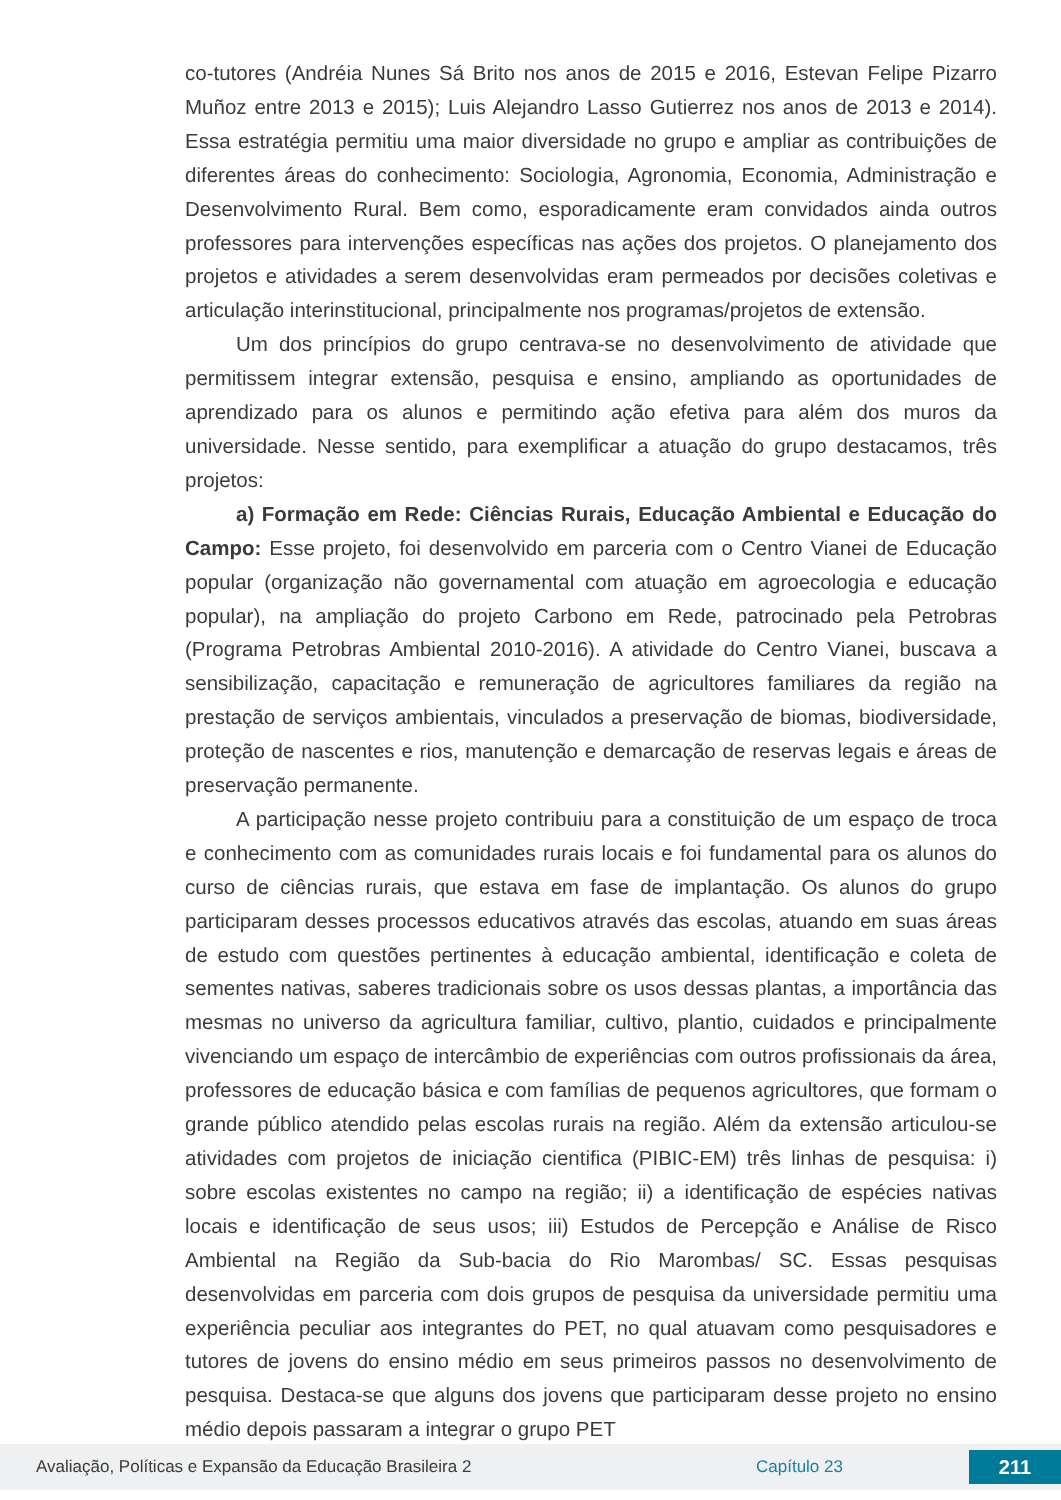co-tutores (Andréia Nunes Sá Brito nos anos de 2015 e 2016, Estevan Felipe Pizarro Muñoz entre 2013 e 2015); Luis Alejandro Lasso Gutierrez nos anos de 2013 e 2014). Essa estratégia permitiu uma maior diversidade no grupo e ampliar as contribuições de diferentes áreas do conhecimento: Sociologia, Agronomia, Economia, Administração e Desenvolvimento Rural. Bem como, esporadicamente eram convidados ainda outros professores para intervenções específicas nas ações dos projetos. O planejamento dos projetos e atividades a serem desenvolvidas eram permeados por decisões coletivas e articulação interinstitucional, principalmente nos programas/projetos de extensão.
Um dos princípios do grupo centrava-se no desenvolvimento de atividade que permitissem integrar extensão, pesquisa e ensino, ampliando as oportunidades de aprendizado para os alunos e permitindo ação efetiva para além dos muros da universidade. Nesse sentido, para exemplificar a atuação do grupo destacamos, três projetos:
a) Formação em Rede: Ciências Rurais, Educação Ambiental e Educação do Campo: Esse projeto, foi desenvolvido em parceria com o Centro Vianei de Educação popular (organização não governamental com atuação em agroecologia e educação popular), na ampliação do projeto Carbono em Rede, patrocinado pela Petrobras (Programa Petrobras Ambiental 2010-2016). A atividade do Centro Vianei, buscava a sensibilização, capacitação e remuneração de agricultores familiares da região na prestação de serviços ambientais, vinculados a preservação de biomas, biodiversidade, proteção de nascentes e rios, manutenção e demarcação de reservas legais e áreas de preservação permanente.
A participação nesse projeto contribuiu para a constituição de um espaço de troca e conhecimento com as comunidades rurais locais e foi fundamental para os alunos do curso de ciências rurais, que estava em fase de implantação. Os alunos do grupo participaram desses processos educativos através das escolas, atuando em suas áreas de estudo com questões pertinentes à educação ambiental, identificação e coleta de sementes nativas, saberes tradicionais sobre os usos dessas plantas, a importância das mesmas no universo da agricultura familiar, cultivo, plantio, cuidados e principalmente vivenciando um espaço de intercâmbio de experiências com outros profissionais da área, professores de educação básica e com famílias de pequenos agricultores, que formam o grande público atendido pelas escolas rurais na região. Além da extensão articulou-se atividades com projetos de iniciação cientifica (PIBIC-EM) três linhas de pesquisa: i) sobre escolas existentes no campo na região; ii) a identificação de espécies nativas locais e identificação de seus usos; iii) Estudos de Percepção e Análise de Risco Ambiental na Região da Sub-bacia do Rio Marombas/ SC. Essas pesquisas desenvolvidas em parceria com dois grupos de pesquisa da universidade permitiu uma experiência peculiar aos integrantes do PET, no qual atuavam como pesquisadores e tutores de jovens do ensino médio em seus primeiros passos no desenvolvimento de pesquisa. Destaca-se que alguns dos jovens que participaram desse projeto no ensino médio depois passaram a integrar o grupo PET
Avaliação, Políticas e Expansão da Educação Brasileira 2 Capítulo 23 211